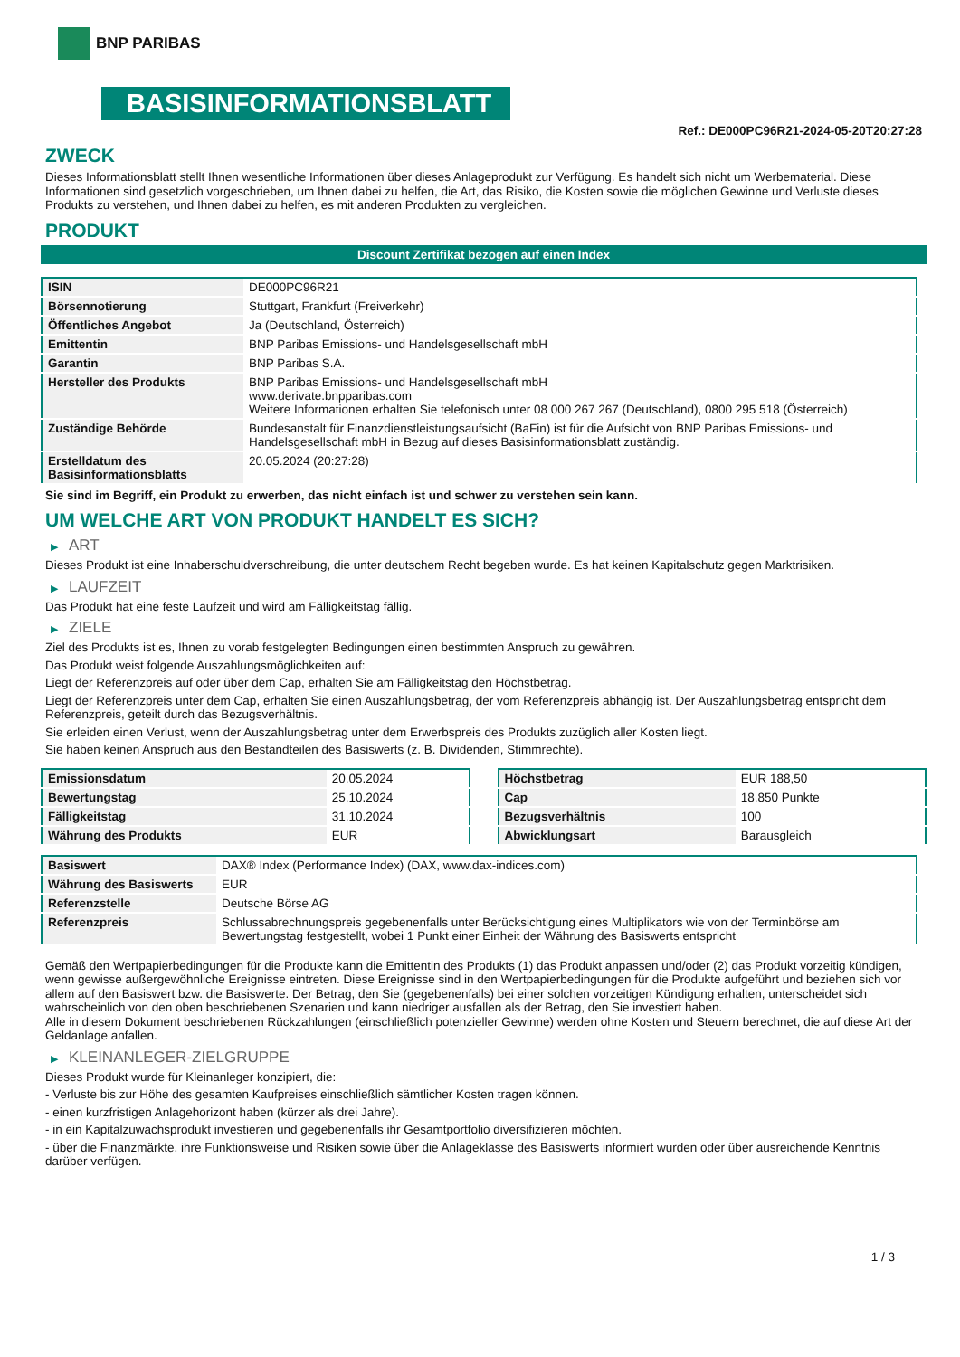BNP PARIBAS
BASISINFORMATIONSBLATT
Ref.: DE000PC96R21-2024-05-20T20:27:28
ZWECK
Dieses Informationsblatt stellt Ihnen wesentliche Informationen über dieses Anlageprodukt zur Verfügung. Es handelt sich nicht um Werbematerial. Diese Informationen sind gesetzlich vorgeschrieben, um Ihnen dabei zu helfen, die Art, das Risiko, die Kosten sowie die möglichen Gewinne und Verluste dieses Produkts zu verstehen, und Ihnen dabei zu helfen, es mit anderen Produkten zu vergleichen.
PRODUKT
Discount Zertifikat bezogen auf einen Index
| ISIN | DE000PC96R21 |
| Börsennotierung | Stuttgart, Frankfurt (Freiverkehr) |
| Öffentliches Angebot | Ja (Deutschland, Österreich) |
| Emittentin | BNP Paribas Emissions- und Handelsgesellschaft mbH |
| Garantin | BNP Paribas S.A. |
| Hersteller des Produkts | BNP Paribas Emissions- und Handelsgesellschaft mbH www.derivate.bnpparibas.com Weitere Informationen erhalten Sie telefonisch unter 08 000 267 267 (Deutschland), 0800 295 518 (Österreich) |
| Zuständige Behörde | Bundesanstalt für Finanzdienstleistungsaufsicht (BaFin) ist für die Aufsicht von BNP Paribas Emissions- und Handelsgesellschaft mbH in Bezug auf dieses Basisinformationsblatt zuständig. |
| Erstelldatum des Basisinformationsblatts | 20.05.2024 (20:27:28) |
Sie sind im Begriff, ein Produkt zu erwerben, das nicht einfach ist und schwer zu verstehen sein kann.
UM WELCHE ART VON PRODUKT HANDELT ES SICH?
▶ ART
Dieses Produkt ist eine Inhaberschuldverschreibung, die unter deutschem Recht begeben wurde. Es hat keinen Kapitalschutz gegen Marktrisiken.
▶ LAUFZEIT
Das Produkt hat eine feste Laufzeit und wird am Fälligkeitstag fällig.
▶ ZIELE
Ziel des Produkts ist es, Ihnen zu vorab festgelegten Bedingungen einen bestimmten Anspruch zu gewähren.
Das Produkt weist folgende Auszahlungsmöglichkeiten auf:
Liegt der Referenzpreis auf oder über dem Cap, erhalten Sie am Fälligkeitstag den Höchstbetrag.
Liegt der Referenzpreis unter dem Cap, erhalten Sie einen Auszahlungsbetrag, der vom Referenzpreis abhängig ist. Der Auszahlungsbetrag entspricht dem Referenzpreis, geteilt durch das Bezugsverhältnis.
Sie erleiden einen Verlust, wenn der Auszahlungsbetrag unter dem Erwerbspreis des Produkts zuzüglich aller Kosten liegt.
Sie haben keinen Anspruch aus den Bestandteilen des Basiswerts (z. B. Dividenden, Stimmrechte).
| Emissionsdatum | 20.05.2024 |
| Bewertungstag | 25.10.2024 |
| Fälligkeitstag | 31.10.2024 |
| Währung des Produkts | EUR |
| Höchstbetrag | EUR 188,50 |
| Cap | 18.850 Punkte |
| Bezugsverhältnis | 100 |
| Abwicklungsart | Barausgleich |
| Basiswert | DAX® Index (Performance Index) (DAX, www.dax-indices.com) |
| Währung des Basiswerts | EUR |
| Referenzstelle | Deutsche Börse AG |
| Referenzpreis | Schlussabrechnungspreis gegebenenfalls unter Berücksichtigung eines Multiplikators wie von der Terminbörse am Bewertungstag festgestellt, wobei 1 Punkt einer Einheit der Währung des Basiswerts entspricht |
Gemäß den Wertpapierbedingungen für die Produkte kann die Emittentin des Produkts (1) das Produkt anpassen und/oder (2) das Produkt vorzeitig kündigen, wenn gewisse außergewöhnliche Ereignisse eintreten. Diese Ereignisse sind in den Wertpapierbedingungen für die Produkte aufgeführt und beziehen sich vor allem auf den Basiswert bzw. die Basiswerte. Der Betrag, den Sie (gegebenenfalls) bei einer solchen vorzeitigen Kündigung erhalten, unterscheidet sich wahrscheinlich von den oben beschriebenen Szenarien und kann niedriger ausfallen als der Betrag, den Sie investiert haben.
Alle in diesem Dokument beschriebenen Rückzahlungen (einschließlich potenzieller Gewinne) werden ohne Kosten und Steuern berechnet, die auf diese Art der Geldanlage anfallen.
▶ KLEINANLEGER-ZIELGRUPPE
Dieses Produkt wurde für Kleinanleger konzipiert, die:
- Verluste bis zur Höhe des gesamten Kaufpreises einschließlich sämtlicher Kosten tragen können.
- einen kurzfristigen Anlagehorizont haben (kürzer als drei Jahre).
- in ein Kapitalzuwachsprodukt investieren und gegebenenfalls ihr Gesamtportfolio diversifizieren möchten.
- über die Finanzmärkte, ihre Funktionsweise und Risiken sowie über die Anlageklasse des Basiswerts informiert wurden oder über ausreichende Kenntnis darüber verfügen.
1 / 3